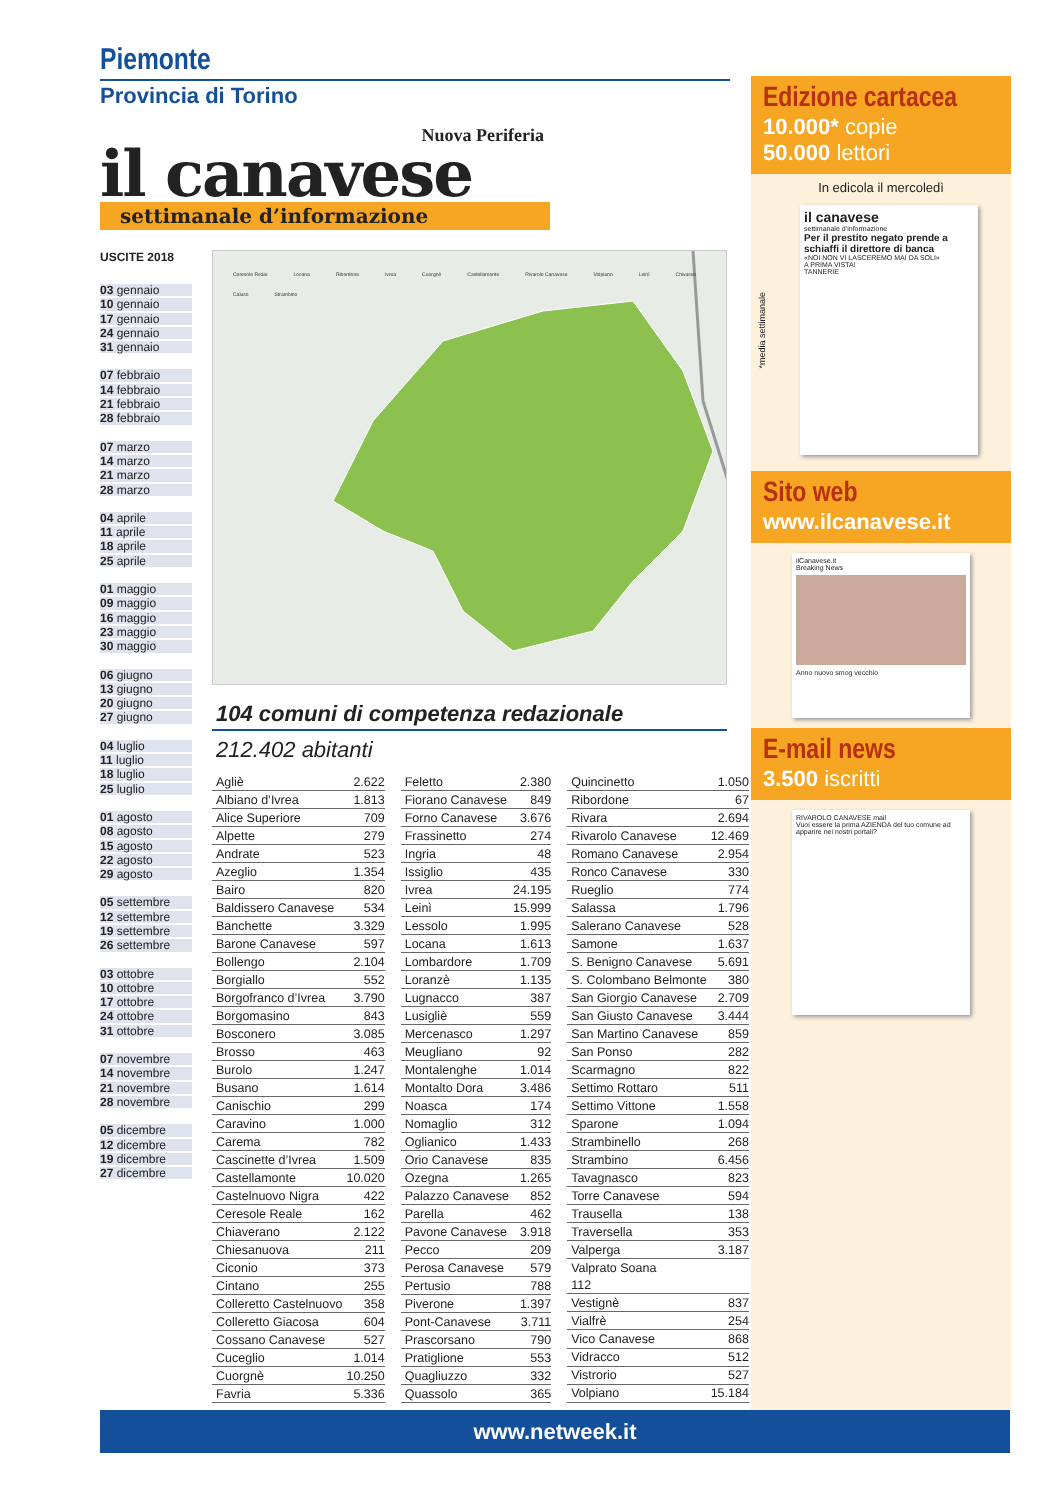Piemonte
Provincia di Torino
Nuova Periferia
il canavese
settimanale d’informazione
USCITE 2018
03 gennaio
10 gennaio
17 gennaio
24 gennaio
31 gennaio
07 febbraio
14 febbraio
21 febbraio
28 febbraio
07 marzo
14 marzo
21 marzo
28 marzo
04 aprile
11 aprile
18 aprile
25 aprile
01 maggio
09 maggio
16 maggio
23 maggio
30 maggio
06 giugno
13 giugno
20 giugno
27 giugno
04 luglio
11 luglio
18 luglio
25 luglio
01 agosto
08 agosto
15 agosto
22 agosto
29 agosto
05 settembre
12 settembre
19 settembre
26 settembre
03 ottobre
10 ottobre
17 ottobre
24 ottobre
31 ottobre
07 novembre
14 novembre
21 novembre
28 novembre
05 dicembre
12 dicembre
19 dicembre
27 dicembre
Ceresole Reale Locana Ribordone Ivrea Cuorgnè Castellamonte Rivarolo Canavese Volpiano Leinì Chivasso Caluso Strambino
104 comuni di competenza redazionale
212.402 abitanti
| Agliè | 2.622 |
| Albiano d’Ivrea | 1.813 |
| Alice Superiore | 709 |
| Alpette | 279 |
| Andrate | 523 |
| Azeglio | 1.354 |
| Bairo | 820 |
| Baldissero Canavese | 534 |
| Banchette | 3.329 |
| Barone Canavese | 597 |
| Bollengo | 2.104 |
| Borgiallo | 552 |
| Borgofranco d’Ivrea | 3.790 |
| Borgomasino | 843 |
| Bosconero | 3.085 |
| Brosso | 463 |
| Burolo | 1.247 |
| Busano | 1.614 |
| Canischio | 299 |
| Caravino | 1.000 |
| Carema | 782 |
| Cascinette d’Ivrea | 1.509 |
| Castellamonte | 10.020 |
| Castelnuovo Nigra | 422 |
| Ceresole Reale | 162 |
| Chiaverano | 2.122 |
| Chiesanuova | 211 |
| Ciconio | 373 |
| Cintano | 255 |
| Colleretto Castelnuovo | 358 |
| Colleretto Giacosa | 604 |
| Cossano Canavese | 527 |
| Cuceglio | 1.014 |
| Cuorgnè | 10.250 |
| Favria | 5.336 |
| Feletto | 2.380 |
| Fiorano Canavese | 849 |
| Forno Canavese | 3.676 |
| Frassinetto | 274 |
| Ingria | 48 |
| Issiglio | 435 |
| Ivrea | 24.195 |
| Leinì | 15.999 |
| Lessolo | 1.995 |
| Locana | 1.613 |
| Lombardore | 1.709 |
| Loranzè | 1.135 |
| Lugnacco | 387 |
| Lusigliè | 559 |
| Mercenasco | 1.297 |
| Meugliano | 92 |
| Montalenghe | 1.014 |
| Montalto Dora | 3.486 |
| Noasca | 174 |
| Nomaglio | 312 |
| Oglianico | 1.433 |
| Orio Canavese | 835 |
| Ozegna | 1.265 |
| Palazzo Canavese | 852 |
| Parella | 462 |
| Pavone Canavese | 3.918 |
| Pecco | 209 |
| Perosa Canavese | 579 |
| Pertusio | 788 |
| Piverone | 1.397 |
| Pont-Canavese | 3.711 |
| Prascorsano | 790 |
| Pratiglione | 553 |
| Quagliuzzo | 332 |
| Quassolo | 365 |
| Quincinetto | 1.050 |
| Ribordone | 67 |
| Rivara | 2.694 |
| Rivarolo Canavese | 12.469 |
| Romano Canavese | 2.954 |
| Ronco Canavese | 330 |
| Rueglio | 774 |
| Salassa | 1.796 |
| Salerano Canavese | 528 |
| Samone | 1.637 |
| S. Benigno Canavese | 5.691 |
| S. Colombano Belmonte | 380 |
| San Giorgio Canavese | 2.709 |
| San Giusto Canavese | 3.444 |
| San Martino Canavese | 859 |
| San Ponso | 282 |
| Scarmagno | 822 |
| Settimo Rottaro | 511 |
| Settimo Vittone | 1.558 |
| Sparone | 1.094 |
| Strambinello | 268 |
| Strambino | 6.456 |
| Tavagnasco | 823 |
| Torre Canavese | 594 |
| Trausella | 138 |
| Traversella | 353 |
| Valperga | 3.187 |
| Valprato Soana | |
| 112 | |
| Vestignè | 837 |
| Vialfrè | 254 |
| Vico Canavese | 868 |
| Vidracco | 512 |
| Vistrorio | 527 |
| Volpiano | 15.184 |
Edizione cartacea
10.000* copie
50.000 lettori
In edicola il mercoledì
*media settimanale
il canavese
settimanale d’informazione
Per il prestito negato prende a schiaffi il direttore di banca
«NOI NON VI LASCEREMO MAI DA SOLI»
A PRIMA VISTA!
TANNERIE
Sito web
www.ilcanavese.it
ilCanavese.it
Breaking News
Anno nuovo smog vecchio
E-mail news
3.500 iscritti
RIVAROLO CANAVESE mail
Vuoi essere la prima AZIENDA del tuo comune ad apparire nei nostri portali?
www.netweek.it